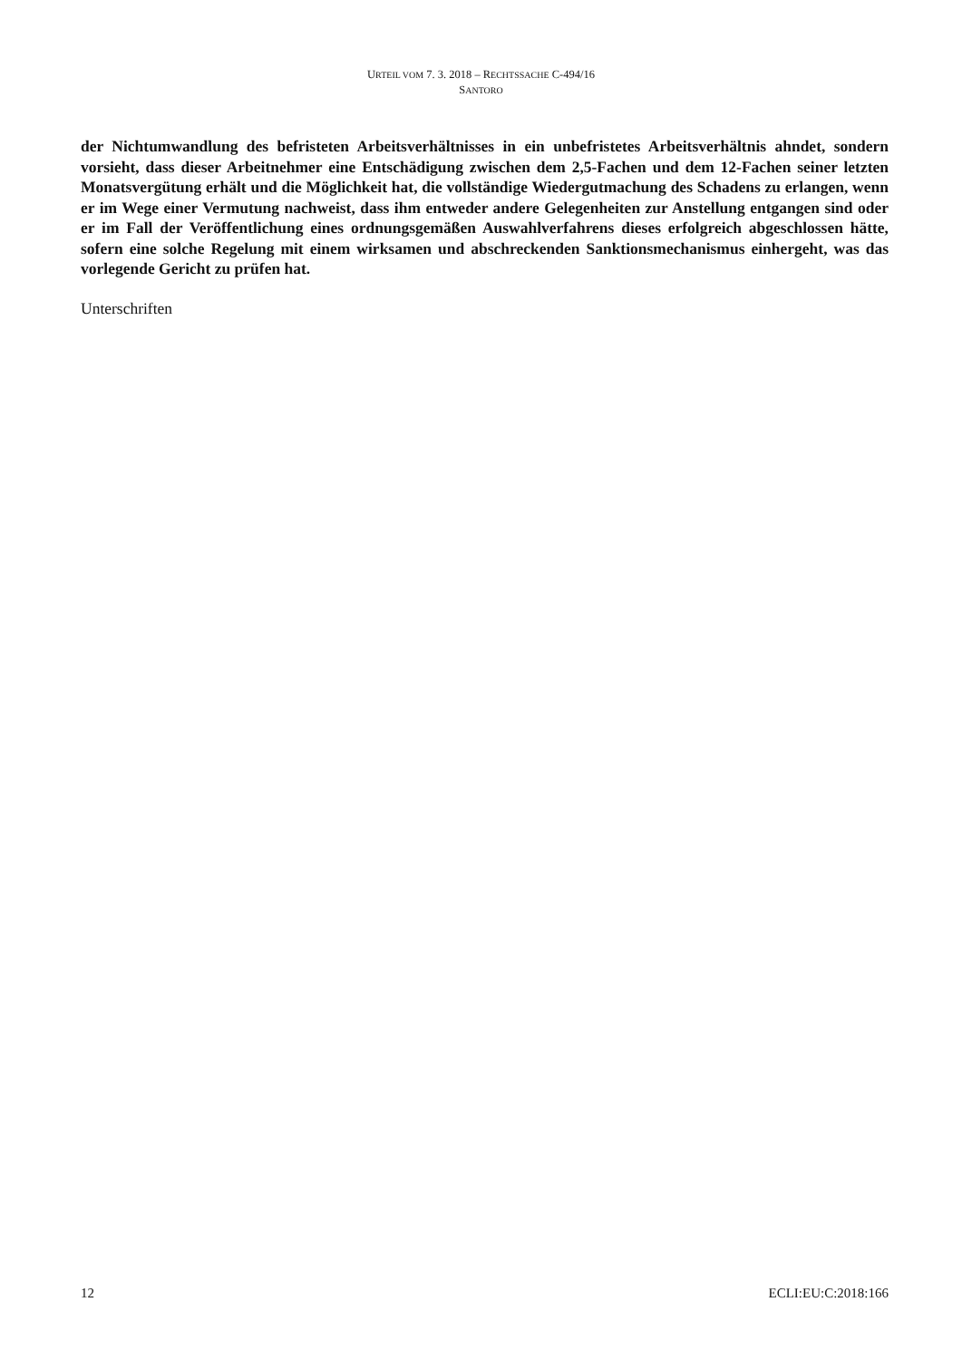URTEIL VOM 7. 3. 2018 – RECHTSSACHE C-494/16
SANTORO
der Nichtumwandlung des befristeten Arbeitsverhältnisses in ein unbefristetes Arbeitsverhältnis ahndet, sondern vorsieht, dass dieser Arbeitnehmer eine Entschädigung zwischen dem 2,5-Fachen und dem 12-Fachen seiner letzten Monatsvergütung erhält und die Möglichkeit hat, die vollständige Wiedergutmachung des Schadens zu erlangen, wenn er im Wege einer Vermutung nachweist, dass ihm entweder andere Gelegenheiten zur Anstellung entgangen sind oder er im Fall der Veröffentlichung eines ordnungsgemäßen Auswahlverfahrens dieses erfolgreich abgeschlossen hätte, sofern eine solche Regelung mit einem wirksamen und abschreckenden Sanktionsmechanismus einhergeht, was das vorlegende Gericht zu prüfen hat.
Unterschriften
12 ECLI:EU:C:2018:166